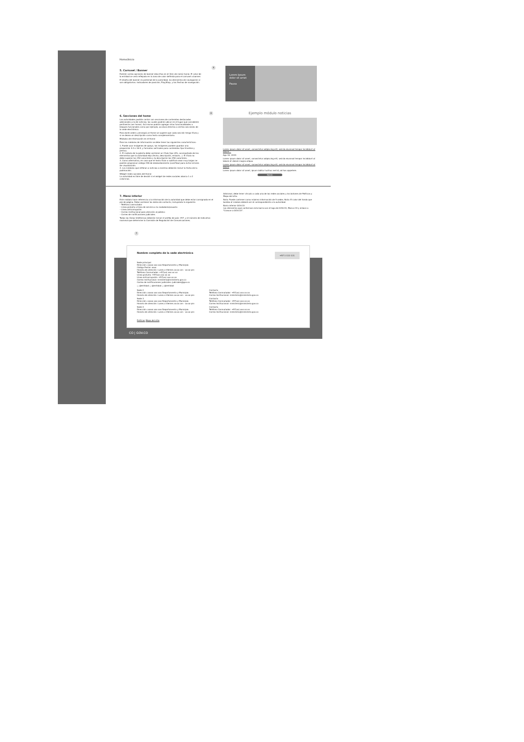Home/Inicio
5. Carrusel / Banner
Existen varias opciones de banner descritas en el ítem de menú home. El color de la entidad se verá reflejado en la zona de color definida para el carrusel o banner.
El diseño del banner es potestad de la autoridad, los elementos de navegación sí son obligatorios: indicadores de posición, Play/Stop, y las flechas de navegación.
5
Lorem Ipsum dolor sit amet
Pausa
6. Secciones del home
Las autoridades podrán contar con secciones de contenidos destacados adicionales a la de noticias; las cuales podrán ubicar en el lugar que consideren pertinente (ver home). Así mismo podrán agregar otras funcionalidades o bloques funcionales como por ejemplo, accesos directos a ciertas secciones de la sede electrónica.
Para darle orden y jerarquía al Home se sugiere que cada sección tenga título y si se desea un descripción como texto complementario.
Módulos de información en el Home
Para los módulos de información se debe tener las siguientes características:
1. Puede usar imágenes de apoyo, las imágenes pueden guardar una proporción 4:3 o 16:9, y formatos verticales para contenidos tipo timeline y prensa.
2. El módulo de la galería debe contener un título tipo Lifin, acompañado de los elementos que la autoridad elija (fecha, descripción, enlaces...). El título no debe superar los 150 caracteres y la descripción los 250 caracteres.
3. Como alternativa, en caso que el texto título o subtítulo sean muy largos se podrán programar código CSS de desbordamiento (overflow) para evitar errores de visualización.
4. Los módulos que refieran a noticias o eventos deberán incluir la fecha de la publicación.
Widget redes sociales del Home
La autoridad es libre de decidir si el widget de redes sociales abarca 1 o 2 columnas.
6
Ejemplo módulo noticias
Lorem ipsum dolor sit amet, consectetur adipiscing elit, sed do eiusmod tempor incididunt ut labore...
Ago 30, 2019
Lorem ipsum dolor sit amet, consectetur adipiscing elit, sed do eiusmod tempor incididunt ut labore et dolore magna aliqua.
Lorem ipsum dolor sit amet, consectetur adipiscing elit, sed do eiusmod tempor incididunt ut labore
Lorem ipsum dolor sit amet, ipsum labitur lucilius mel id, ad has appetere.
Botón
7. Menú inferior
Este módulo hace referencia a la información de la autoridad que debe estar consignada en el pie de página. Debe contener los datos de contacto, incluyendo lo siguiente:
– Teléfono conmutador
– Línea gratuita o línea de servicio a la ciudadanía/usuario
– Línea anticorrupción
– Correo institucional para atención al público
– Correo de notificaciones judiciales
Todas las líneas telefónicas deberán incluir el prefijo de país +57, y el número de indicativo nacional que determine la Comisión de Regulación de Comunicaciones.
Adicional, debe tener vínculo a cada una de las redes sociales y los botones de Políticas y Mapa del sitio.
Nota: Puede contener como máximo información de 5 sedes. Nota: El color del fondo que bordea el módulo deberá ser el correspondiente a la autoridad.
Barra inferior GOV.CO
Los elementos que conforman esta barra son el logo de GOV.CO, Marca CO y enlace a "Conoce a GOV.CO".
7
Nombre completo de la sede electrónica
+57 1-111-111
Sede principal
Dirección: xxxxx xxx xxx Departamento y Municipio
Código Postal: xxxx
Horario de atención: Lunes a Viernes xx:xx am - xx:xx pm
Teléfono Conmutador: +57(xx) xxx xx xx
Línea gratuita: +57(xx) xxx xx xx
Línea anticorrupción: +57(xx) xxx xx xx
Correo institucional: ministerio@ministerio.gov.co
Correo de notificaciones judiciales: judiciales@gov.co
○ @entidad ○ @entidad ○ @entidad
Sede 2
Dirección: xxxxx xxx xxx Departamento y Municipio
Horario de atención: Lunes a Viernes xx:xx am - xx:xx pm
Sede 3
Dirección: xxxxx xxx xxx Departamento y Municipio
Horario de atención: Lunes a Viernes xx:xx am - xx:xx pm
Sede 4
Dirección: xxxxx xxx xxx Departamento y Municipio
Horario de atención: Lunes a Viernes xx:xx am - xx:xx pm
Contacto
Teléfono Conmutador: +57(xx) xxx xx xx
Correo Institucional: ministerio@ministerio.gov.co
Contacto
Teléfono Conmutador: +57(xx) xxx xx xx
Correo Institucional: ministerio@ministerio.gov.co
Contacto
Teléfono Conmutador: +57(xx) xxx xx xx
Correo Institucional: ministerio@ministerio.gov.co
Políticas Mapa del sitio
CO | GOV.CO